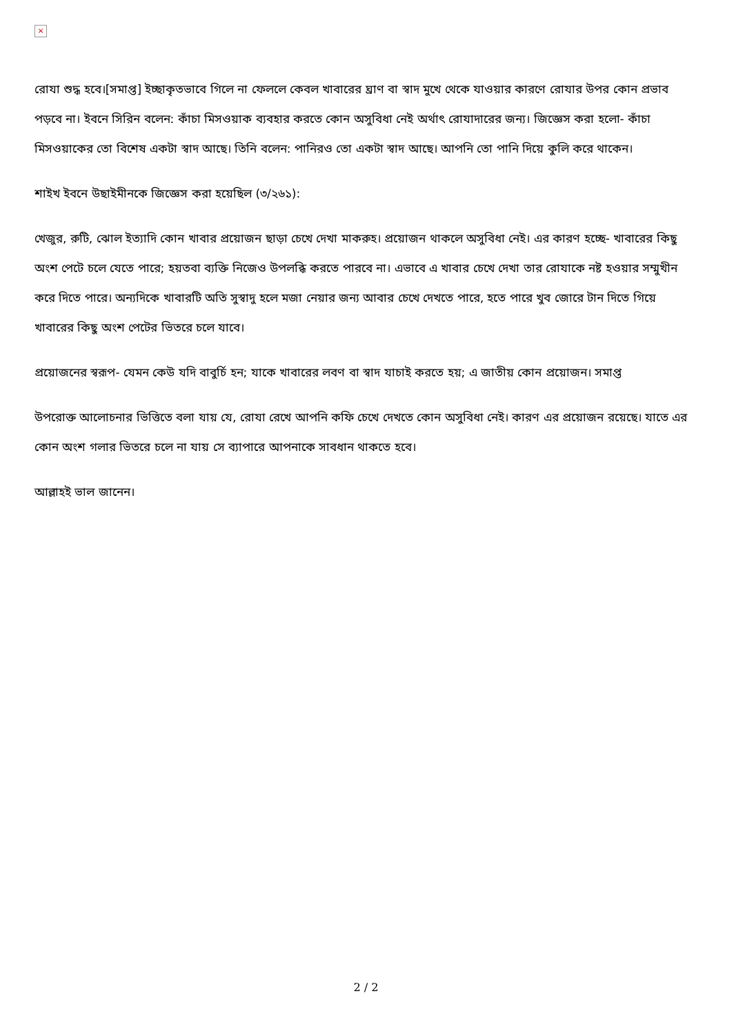×
রোযা শুদ্ধ হবে।[সমাপ্ত] ইচ্ছাকৃতভাবে গিলে না ফেললে কেবল খাবারের ঘ্রাণ বা স্বাদ মুখে থেকে যাওয়ার কারণে রোযার উপর কোন প্রভাব পড়বে না। ইবনে সিরিন বলেন: কাঁচা মিসওয়াক ব্যবহার করতে কোন অসুবিধা নেই অর্থাৎ রোযাদারের জন্য। জিজ্ঞেস করা হলো- কাঁচা মিসওয়াকের তো বিশেষ একটা স্বাদ আছে। তিনি বলেন: পানিরও তো একটা স্বাদ আছে। আপনি তো পানি দিয়ে কুলি করে থাকেন।
শাইখ ইবনে উছাইমীনকে জিজ্ঞেস করা হয়েছিল (৩/২৬১):
খেজুর, রুটি, ঝোল ইত্যাদি কোন খাবার প্রয়োজন ছাড়া চেখে দেখা মাকরুহ। প্রয়োজন থাকলে অসুবিধা নেই। এর কারণ হচ্ছে- খাবারের কিছু অংশ পেটে চলে যেতে পারে; হয়তবা ব্যক্তি নিজেও উপলব্ধি করতে পারবে না। এভাবে এ খাবার চেখে দেখা তার রোযাকে নষ্ট হওয়ার সম্মুখীন করে দিতে পারে। অন্যদিকে খাবারটি অতি সুস্বাদু হলে মজা নেয়ার জন্য আবার চেখে দেখতে পারে, হতে পারে খুব জোরে টান দিতে গিয়ে খাবারের কিছু অংশ পেটের ভিতরে চলে যাবে।
প্রয়োজনের স্বরূপ- যেমন কেউ যদি বাবুর্চি হন; যাকে খাবারের লবণ বা স্বাদ যাচাই করতে হয়; এ জাতীয় কোন প্রয়োজন। সমাপ্ত
উপরোক্ত আলোচনার ভিত্তিতে বলা যায় যে, রোযা রেখে আপনি কফি চেখে দেখতে কোন অসুবিধা নেই। কারণ এর প্রয়োজন রয়েছে। যাতে এর কোন অংশ গলার ভিতরে চলে না যায় সে ব্যাপারে আপনাকে সাবধান থাকতে হবে।
আল্লাহই ভাল জানেন।
2 / 2